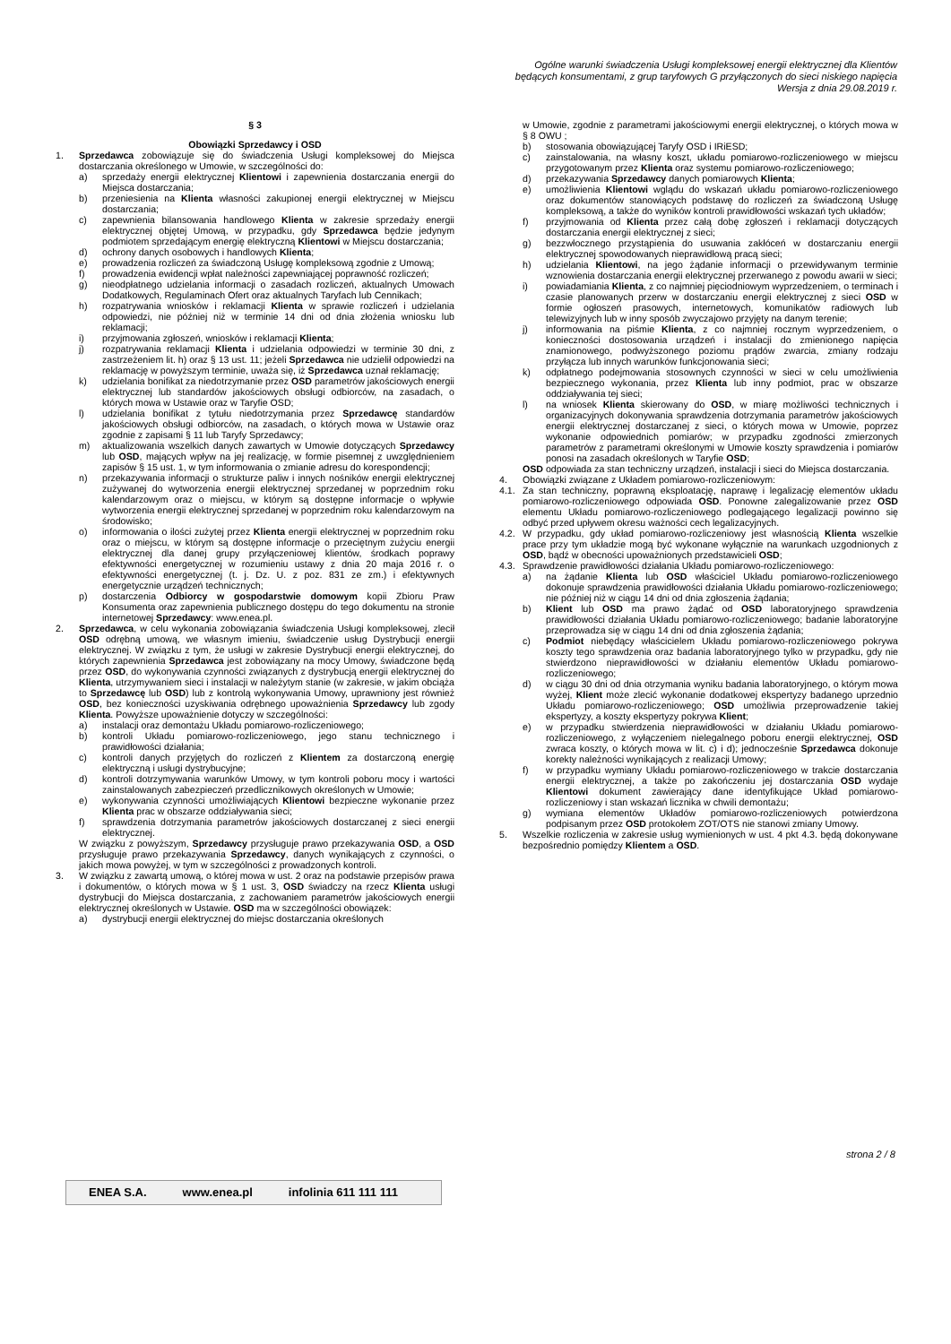Ogólne warunki świadczenia Usługi kompleksowej energii elektrycznej dla Klientów
będących konsumentami, z grup taryfowych G przyłączonych do sieci niskiego napięcia
Wersja z dnia 29.08.2019 r.
§ 3
Obowiązki Sprzedawcy i OSD
1. Sprzedawca zobowiązuje się do świadczenia Usługi kompleksowej do Miejsca dostarczania określonego w Umowie, w szczególności do:
a) sprzedaży energii elektrycznej Klientowi i zapewnienia dostarczania energii do Miejsca dostarczania;
b) przeniesienia na Klienta własności zakupionej energii elektrycznej w Miejscu dostarczania;
c) zapewnienia bilansowania handlowego Klienta w zakresie sprzedaży energii elektrycznej objętej Umową, w przypadku, gdy Sprzedawca będzie jedynym podmiotem sprzedającym energię elektryczną Klientowi w Miejscu dostarczania;
d) ochrony danych osobowych i handlowych Klienta;
e) prowadzenia rozliczeń za świadczoną Usługę kompleksową zgodnie z Umową;
f) prowadzenia ewidencji wpłat należności zapewniającej poprawność rozliczeń;
g) nieodpłatnego udzielania informacji o zasadach rozliczeń, aktualnych Umowach Dodatkowych, Regulaminach Ofert oraz aktualnych Taryfach lub Cennikach;
h) rozpatrywania wniosków i reklamacji Klienta w sprawie rozliczeń i udzielania odpowiedzi, nie później niż w terminie 14 dni od dnia złożenia wniosku lub reklamacji;
i) przyjmowania zgłoszeń, wniosków i reklamacji Klienta;
j) rozpatrywania reklamacji Klienta i udzielania odpowiedzi w terminie 30 dni, z zastrzeżeniem lit. h) oraz § 13 ust. 11; jeżeli Sprzedawca nie udzielił odpowiedzi na reklamację w powyższym terminie, uważa się, iż Sprzedawca uznał reklamację;
k) udzielania bonifikat za niedotrzymanie przez OSD parametrów jakościowych energii elektrycznej lub standardów jakościowych obsługi odbiorców, na zasadach, o których mowa w Ustawie oraz w Taryfie OSD;
l) udzielania bonifikat z tytułu niedotrzymania przez Sprzedawcę standardów jakościowych obsługi odbiorców, na zasadach, o których mowa w Ustawie oraz zgodnie z zapisami § 11 lub Taryfy Sprzedawcy;
m) aktualizowania wszelkich danych zawartych w Umowie dotyczących Sprzedawcy lub OSD, mających wpływ na jej realizację, w formie pisemnej z uwzględnieniem zapisów § 15 ust. 1, w tym informowania o zmianie adresu do korespondencji;
n) przekazywania informacji o strukturze paliw i innych nośników energii elektrycznej zużywanej do wytworzenia energii elektrycznej sprzedanej w poprzednim roku kalendarzowym oraz o miejscu, w którym są dostępne informacje o wpływie wytworzenia energii elektrycznej sprzedanej w poprzednim roku kalendarzowym na środowisko;
o) informowania o ilości zużytej przez Klienta energii elektrycznej w poprzednim roku oraz o miejscu, w którym są dostępne informacje o przeciętnym zużyciu energii elektrycznej dla danej grupy przyłączeniowej klientów, środkach poprawy efektywności energetycznej w rozumieniu ustawy z dnia 20 maja 2016 r. o efektywności energetycznej (t. j. Dz. U. z poz. 831 ze zm.) i efektywnych energetycznie urządzeń technicznych;
p) dostarczenia Odbiorcy w gospodarstwie domowym kopii Zbioru Praw Konsumenta oraz zapewnienia publicznego dostępu do tego dokumentu na stronie internetowej Sprzedawcy: www.enea.pl.
2. Sprzedawca, w celu wykonania zobowiązania świadczenia Usługi kompleksowej, zlecił OSD odrębną umową, we własnym imieniu, świadczenie usług Dystrybucji energii elektrycznej. W związku z tym, że usługi w zakresie Dystrybucji energii elektrycznej, do których zapewnienia Sprzedawca jest zobowiązany na mocy Umowy, świadczone będą przez OSD, do wykonywania czynności związanych z dystrybucją energii elektrycznej do Klienta, utrzymywaniem sieci i instalacji w należytym stanie (w zakresie, w jakim obciąża to Sprzedawcę lub OSD) lub z kontrolą wykonywania Umowy, uprawniony jest również OSD, bez konieczności uzyskiwania odrębnego upoważnienia Sprzedawcy lub zgody Klienta. Powyższe upoważnienie dotyczy w szczególności:
a) instalacji oraz demontażu Układu pomiarowo-rozliczeniowego;
b) kontroli Układu pomiarowo-rozliczeniowego, jego stanu technicznego i prawidłowości działania;
c) kontroli danych przyjętych do rozliczeń z Klientem za dostarczoną energię elektryczną i usługi dystrybucyjne;
d) kontroli dotrzymywania warunków Umowy, w tym kontroli poboru mocy i wartości zainstalowanych zabezpieczeń przedlicznikowych określonych w Umowie;
e) wykonywania czynności umożliwiających Klientowi bezpieczne wykonanie przez Klienta prac w obszarze oddziaływania sieci;
f) sprawdzenia dotrzymania parametrów jakościowych dostarczanej z sieci energii elektrycznej.
W związku z powyższym, Sprzedawcy przysługuje prawo przekazywania OSD, a OSD przysługuje prawo przekazywania Sprzedawcy, danych wynikających z czynności, o jakich mowa powyżej, w tym w szczególności z prowadzonych kontroli.
3. W związku z zawartą umową, o której mowa w ust. 2 oraz na podstawie przepisów prawa i dokumentów, o których mowa w § 1 ust. 3, OSD świadczy na rzecz Klienta usługi dystrybucji do Miejsca dostarczania, z zachowaniem parametrów jakościowych energii elektrycznej określonych w Ustawie. OSD ma w szczególności obowiązek:
a) dystrybucji energii elektrycznej do miejsc dostarczania określonych
w Umowie, zgodnie z parametrami jakościowymi energii elektrycznej, o których mowa w § 8 OWU ;
b) stosowania obowiązującej Taryfy OSD i IRiESD;
c) zainstalowania, na własny koszt, układu pomiarowo-rozliczeniowego w miejscu przygotowanym przez Klienta oraz systemu pomiarowo-rozliczeniowego;
d) przekazywania Sprzedawcy danych pomiarowych Klienta;
e) umożliwienia Klientowi wglądu do wskazań układu pomiarowo-rozliczeniowego oraz dokumentów stanowiących podstawę do rozliczeń za świadczoną Usługę kompleksową, a także do wyników kontroli prawidłowości wskazań tych układów;
f) przyjmowania od Klienta przez całą dobę zgłoszeń i reklamacji dotyczących dostarczania energii elektrycznej z sieci;
g) bezzwłocznego przystąpienia do usuwania zakłóceń w dostarczaniu energii elektrycznej spowodowanych nieprawidłową pracą sieci;
h) udzielania Klientowi, na jego żądanie informacji o przewidywanym terminie wznowienia dostarczania energii elektrycznej przerwanego z powodu awarii w sieci;
i) powiadamiania Klienta, z co najmniej pięciodniowym wyprzedzeniem, o terminach i czasie planowanych przerw w dostarczaniu energii elektrycznej z sieci OSD w formie ogłoszeń prasowych, internetowych, komunikatów radiowych lub telewizyjnych lub w inny sposób zwyczajowo przyjęty na danym terenie;
j) informowania na piśmie Klienta, z co najmniej rocznym wyprzedzeniem, o konieczności dostosowania urządzeń i instalacji do zmienionego napięcia znamionowego, podwyższonego poziomu prądów zwarcia, zmiany rodzaju przyłącza lub innych warunków funkcjonowania sieci;
k) odpłatnego podejmowania stosownych czynności w sieci w celu umożliwienia bezpiecznego wykonania, przez Klienta lub inny podmiot, prac w obszarze oddziaływania tej sieci;
l) na wniosek Klienta skierowany do OSD, w miarę możliwości technicznych i organizacyjnych dokonywania sprawdzenia dotrzymania parametrów jakościowych energii elektrycznej dostarczanej z sieci, o których mowa w Umowie, poprzez wykonanie odpowiednich pomiarów; w przypadku zgodności zmierzonych parametrów z parametrami określonymi w Umowie koszty sprawdzenia i pomiarów ponosi na zasadach określonych w Taryfie OSD;
OSD odpowiada za stan techniczny urządzeń, instalacji i sieci do Miejsca dostarczania.
4. Obowiązki związane z Układem pomiarowo-rozliczeniowym:
4.1. Za stan techniczny, poprawną eksploatację, naprawę i legalizację elementów układu pomiarowo-rozliczeniowego odpowiada OSD. Ponowne zalegalizowanie przez OSD elementu Układu pomiarowo-rozliczeniowego podlegającego legalizacji powinno się odbyć przed upływem okresu ważności cech legalizacyjnych.
4.2. W przypadku, gdy układ pomiarowo-rozliczeniowy jest własnością Klienta wszelkie prace przy tym układzie mogą być wykonane wyłącznie na warunkach uzgodnionych z OSD, bądź w obecności upoważnionych przedstawicieli OSD;
4.3. Sprawdzenie prawidłowości działania Układu pomiarowo-rozliczeniowego:
a) na żądanie Klienta lub OSD właściciel Układu pomiarowo-rozliczeniowego dokonuje sprawdzenia prawidłowości działania Układu pomiarowo-rozliczeniowego; nie później niż w ciągu 14 dni od dnia zgłoszenia żądania;
b) Klient lub OSD ma prawo żądać od OSD laboratoryjnego sprawdzenia prawidłowości działania Układu pomiarowo-rozliczeniowego; badanie laboratoryjne przeprowadza się w ciągu 14 dni od dnia zgłoszenia żądania;
c) Podmiot niebędący właścicielem Układu pomiarowo-rozliczeniowego pokrywa koszty tego sprawdzenia oraz badania laboratoryjnego tylko w przypadku, gdy nie stwierdzono nieprawidłowości w działaniu elementów Układu pomiarowo-rozliczeniowego;
d) w ciągu 30 dni od dnia otrzymania wyniku badania laboratoryjnego, o którym mowa wyżej, Klient może zlecić wykonanie dodatkowej ekspertyzy badanego uprzednio Układu pomiarowo-rozliczeniowego; OSD umożliwia przeprowadzenie takiej ekspertyzy, a koszty ekspertyzy pokrywa Klient;
e) w przypadku stwierdzenia nieprawidłowości w działaniu Układu pomiarowo-rozliczeniowego, z wyłączeniem nielegalnego poboru energii elektrycznej, OSD zwraca koszty, o których mowa w lit. c) i d); jednocześnie Sprzedawca dokonuje korekty należności wynikających z realizacji Umowy;
f) w przypadku wymiany Układu pomiarowo-rozliczeniowego w trakcie dostarczania energii elektrycznej, a także po zakończeniu jej dostarczania OSD wydaje Klientowi dokument zawierający dane identyfikujące Układ pomiarowo-rozliczeniowy i stan wskazań licznika w chwili demontażu;
g) wymiana elementów Układów pomiarowo-rozliczeniowych potwierdzona podpisanym przez OSD protokołem ZOT/OTS nie stanowi zmiany Umowy.
5. Wszelkie rozliczenia w zakresie usług wymienionych w ust. 4 pkt 4.3. będą dokonywane bezpośrednio pomiędzy Klientem a OSD.
strona 2 / 8
ENEA S.A. www.enea.pl infolinia 611 111 111